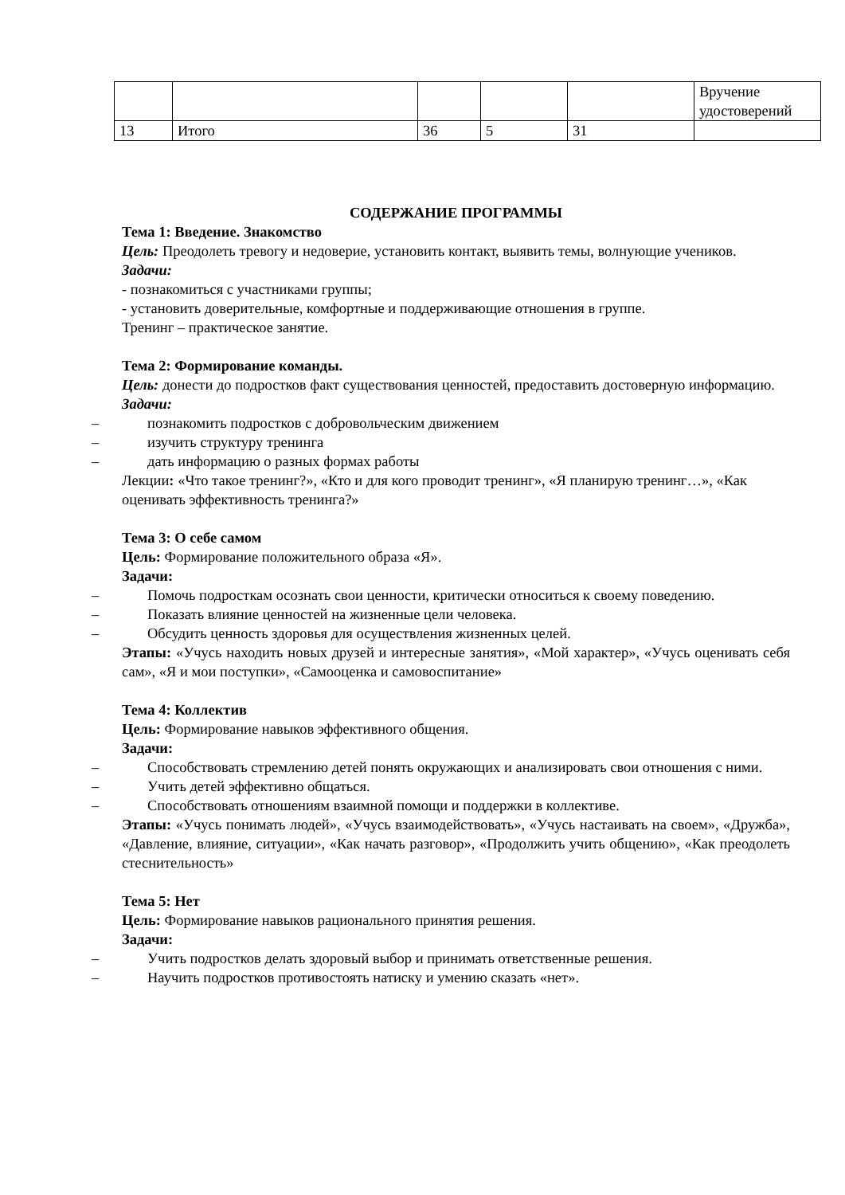| | | | | | Вручение удостоверений |
| 13 | Итого | 36 | 5 | 31 | |
СОДЕРЖАНИЕ ПРОГРАММЫ
Тема 1: Введение. Знакомство
Цель: Преодолеть тревогу и недоверие, установить контакт, выявить темы, волнующие учеников.
Задачи:
- познакомиться с участниками группы;
- установить доверительные, комфортные и поддерживающие отношения в группе.
Тренинг – практическое занятие.
Тема 2: Формирование команды.
Цель: донести до подростков факт существования ценностей, предоставить достоверную информацию.
Задачи:
– познакомить подростков с добровольческим движением
– изучить структуру тренинга
– дать информацию о разных формах работы
Лекции: «Что такое тренинг?», «Кто и для кого проводит тренинг», «Я планирую тренинг…», «Как оценивать эффективность тренинга?»
Тема 3: О себе самом
Цель: Формирование положительного образа «Я».
Задачи:
– Помочь подросткам осознать свои ценности, критически относиться к своему поведению.
– Показать влияние ценностей на жизненные цели человека.
– Обсудить ценность здоровья для осуществления жизненных целей.
Этапы: «Учусь находить новых друзей и интересные занятия», «Мой характер», «Учусь оценивать себя сам», «Я и мои поступки», «Самооценка и самовоспитание»
Тема 4: Коллектив
Цель: Формирование навыков эффективного общения.
Задачи:
– Способствовать стремлению детей понять окружающих и анализировать свои отношения с ними.
– Учить детей эффективно общаться.
– Способствовать отношениям взаимной помощи и поддержки в коллективе.
Этапы: «Учусь понимать людей», «Учусь взаимодействовать», «Учусь настаивать на своем», «Дружба», «Давление, влияние, ситуации», «Как начать разговор», «Продолжить учить общению», «Как преодолеть стеснительность»
Тема 5: Нет
Цель: Формирование навыков рационального принятия решения.
Задачи:
– Учить подростков делать здоровый выбор и принимать ответственные решения.
– Научить подростков противостоять натиску и умению сказать «нет».